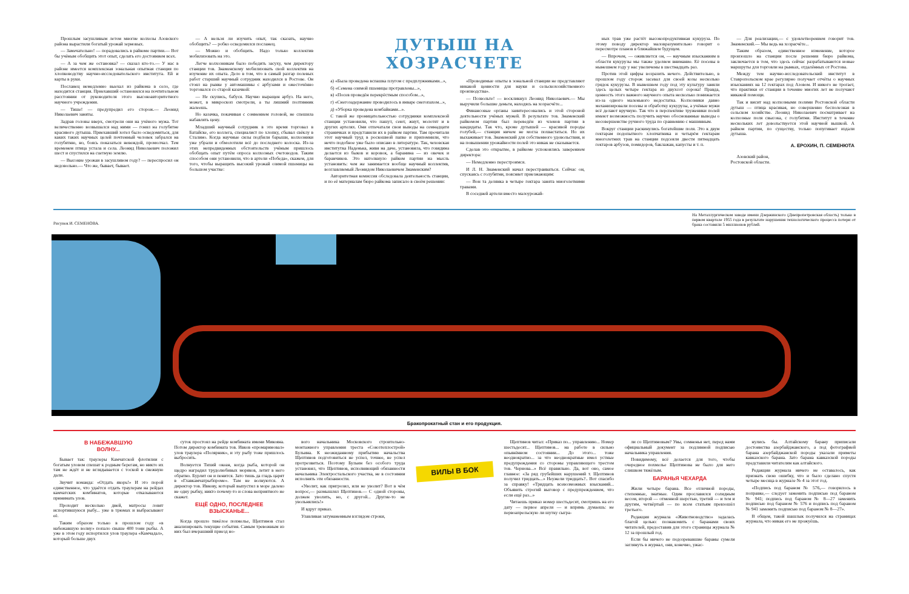Прошлым засушливым летом многие колхозы Азовского района вырастили богатый урожай зерновых.
— Замечательно! — порадовались в райкоме партии.— Вот бы учёным обобщить этот опыт, сделать его достоянием всех.
— А за чем же остановка? — сказал кто-то.— У нас в районе имеется комплексная зональная опытная станция по хлопководству научно-исследовательского института. Ей и карты в руки.
Посланец немедленно выехал из райкома в село, где находится станция. Приехавший остановился на почтительном расстоянии от руководителя этого высокоавторитетного научного учреждения.
— Тише! — предупредил его сторож.— Леонид Николаевич заняты.
Задрав головы вверх, смотрели они на учёного мужа. Тот величественно возвышался над ними — гонял на голубятне красивого дутыша. Приехавший хотел было осведомиться, для каких таких научных целей почтенный человек забрался на голубятню, но, боясь показаться невеждой, промолчал. Тем временем птица устала и села. Леонид Николаевич положил шест и спустился на сuетную землю.
— Высокие урожаи в засушливом году? — переспросил он недовольно.— Что же, бывает, бывает.
— А нельзя ли изучить опыт, так сказать, научно обобщить? — робко осведомился посланец.
— Можно и обобщить. Надо только коллектив мобилизовать на это.
Легче колхозникам было победить засуху, чем директору станции тов. Знаменскому мобилизовать свой коллектив на изучение их опыта. Дело в том, что в самый разгар полевых работ старший научный сотрудник находился в Ростове. Он стоял на рынке у автомашины с арбузами и ожесточённо торговался со старой казачкой:
— Не скупись, бабуся. Научно выращен арбуз. На него, может, в микроскоп смотрели, а ты лишний полтинник жалеешь.
Но казачка, покачивая с сомнением головой, не спешила набавлять цену.
Младший научный сотрудник в это время торговал в Батайске, его коллега, специалист по хлопку, сбывал свёклу в Сталино. Когда научные силы подбили барыши, колхозники уже убрали и обмолотили всё до последнего колоска. Из-за этих непредвиденных обстоятельств учёным пришлось обобщать опыт путём опроса колхозных счетоводов. Таким способом они установили, что в артели «Победа», скажем, для того, чтобы выращить высокий урожай озимой пшеницы на большом участке:
ДУТЫШ НА ХОЗРАСЧЕТЕ
а) «Была проведена вспашка плугом с предплужниками...»,
б) «Семена озимой пшеницы протравлены...»,
в) «Посев проведён перекрёстным способом...»,
г) «Снегозадержание проводилось в январе снегопахом...»,
д) «Уборка проведена комбайнами...».
С такой же проницательностью сотрудники комплексной станции установили, что пашут, сеют, жнут, молотят и в других артелях. Они отпечатали свои выводы на семнадцати страничках и представили их в райком партии. Там прочитали этот научный труд в роскошной папке и припомнили, что нечто подобное уже было описано в литературе. Так, чеховская институтка Наденька, живя на даче, установила, что говядина делается из быков и коровок, а баранина — из овечек и баранчиков. Это натолкнуло райком партии на мысль установить: чем же занимается вообще научный коллектив, возглавляемый Леонидом Николаевичем Знаменским?
Авторитетная комиссия обследовала деятельность станции, и по её материалам бюро райкома записало в своём решении:
«Проводимые опыты в зональной станции не представляют никакой ценности для науки и сельскохозяйственного производства».
— Позвольте! — воскликнул Леонид Николаевич.— Мы выручили большие деньги, находясь на хозрасчёте...
Финансовые органы заинтересовались и этой стороной деятельности учёных мужей. В результате тов. Знаменский райкомом партии был переведён из членов партии в кандидаты. Так что, кроме дутышей — красивой породы голубей,— станция ничем не могла похвастаться. Но их выхаживает тов. Знаменский для собственного удовольствия, и на повышении урожайности полей это никак не сказывается.
Сделав это открытие, в райкоме успокоились заверением директора:
— Немедленно перестроимся.
И Л. Н. Знаменский начал перестраиваться. Сейчас он, спускаясь с голубятни, поясняет приезжающим:
— Вон та делянка в четыре гектара занята многолетними травами.
В соседней артели вместо малоурожай-
ных трав уже растёт высокопродуктивная кукуруза. По этому поводу директор маловразумительно говорит о пересмотре планов в ближайшем будущем.
— Впрочем, — оживляется он, — научным изысканиям в области кукурузы мы также уделяем внимание. Её посевы в нынешнем году у нас увеличены в шестнадцать раз.
Против этой цифры возразить нечего. Действительно, в прошлом году сторож засевал для своей козы несколько грядок кукурузы. В нынешнем году под эту культуру заняли здесь целых четыре гектара из двухсот сорока! Правда, ценность этого важного научного опыта несколько понижается из-за одного маленького недостатка. Колхозники давно механизировали посевы и обработку кукурузы, а учёные мужи всё делают вручную. Так что в перспективе труженики полей имеют возможность получить научно обоснованные выводы о несовершенстве ручного труда по сравнению с машинным.
Вокруг станции раскинулись богатейшие поля. Это к двум гектарам подопытного хлопчатника и четырём гектарам многолетних трав на станции подсеяли двести пятнадцать гектаров арбузов, помидоров, баклажан, капусты и т. п.
— Для реализации,— с удовлетворением говорит тов. Знаменский.— Мы ведь на хозрасчёте...
Таким образом, единственное изменение, которое произошло на станции после решения бюро райкома, заключается в том, что здесь сейчас разрабатываются новые маршруты для торговли на рынках, отдалённых от Ростова.
Между тем научно-исследовательский институт в Ставропольском крае регулярно получает отчёты о научных изысканиях на 12 гектарах под Азовом. И никого не трогает, что практики от станции в течение многих лет не получают никакой помощи.
Так и висит над колхозными полями Ростовской области дутыш — птица красивая, но совершенно бесполезная в сельском хозяйстве. Леонид Николаевич посматривает на колхозные поля свысока, с голубятни. Институт в течение нескольких лет довольствуется этой научной вышкой. А райком партии, по существу, только попугивает издали дутыша.
А. ЕРОХИН, П. СЕМЕНЮТА
Азовский район,
Ростовской области.
Рисунок И. СЕМЕНОВА. На Металлургическом заводе имени Дзержинского (Днепропетровская область) только в первом квартале 1955 года в результате нарушения технологического процесса потери от брака составили 5 миллионов рублей.
Бракопрокатный стан и его продукция.
В НАБЕЖАВШУЮ
ВОЛНУ...
Бывает так: траулеры Камчатской флотилии с богатым уловом спешат к родным берегам, но никто их там не ждёт и не вглядывается с тоской в снежную дали.
Звучит команда: «Отдать якорь!» И это порой единственное, что удаётся отдать траулерам на рейдах камчатских комбинатов, которые отказываются принимать улов.
Проходит несколько дней, матросы ловят испортившуюся рыбу... уже в трюмах и выбрасывают её.
Таким образом только в прошлом году «в набежавшую волну» попало свыше 400 тонн рыбы. А уже в этом году испортился улов траулера «Камчадал», который больше двух
суток простоял на рейде комбината имени Микояна. Потом директор комбината тов. Ивков «промариновал» улов траулера «Полярник», и эту рыбу тоже пришлось выбросить.
Волнуется Тихий океан, когда рыба, которой он щедро наградил трудолюбивых моряков, летит в него обратно. Бурлит он и пенится. Зато тишь да гладь царят в «Главкамчатрыбпроме». Там не волнуются. А директор тов. Ивкову, который выпустил в море далеко не одну рыбку, никто почему-то и слова неприятного не скажет.
ЕЩЁ ОДНО, ПОСЛЕДНЕЕ
ВЗЫСКАНЬЕ...
Когда прошло тяжёлое похмелье, Щептинов стал анализировать текущие события. Самым тревожным из них был вчерашний приезд но-
вого начальника Московского строительно-монтажного управления треста «Союзтеплострой» Бульина. К неожиданному прибытию начальства Щептинов подготовиться не успел, точнее, не успел протрезвиться. Поэтому Бульин без особого труда установил, что Щептинов, исполняющий обязанности начальника Электростальского участка, не в состоянии исполнять эти обязанности.
«Уволит, как пригрозил, или не уволит? Вот в чём вопрос,— размышлял Щептинов.— С одной стороны, должен уволить, но, с другой... Другие-то не увольнялись!»
И вдруг приказ.
Улавливая затуманенным взглядом строки,
ВИЛЫ В БОК
Щептинов читал: «Приказ по... управлению... Номер шестьдесят... Щептинов... на работе в сильно опьянённом состоянии... До этого... тоже неоднократно... за что неоднократные имел устные предупреждения со стороны управляющего трестом тов. Чернова...» Всё правильно. Да, вот оно, самое главное: «За ряд грубейших нарушений т. Щептинов получил тридцать...» Неужели тридцать?.. Вот спасибо за справку! «Тридцать всевозможных взысканий... Объявить строгий выговор с предупреждением, что если ещё раз...»
Читаешь приказ номер шестьдесят, смотришь на его дату — первое апреля — и впрямь думаешь: не первоапрельскую ли шутку сыгра-
ли со Щептиновым? Увы, сомненья нет, перед нами официальный документ за подлинной подписью начальника управления.
Повидимому, всё делается для того, чтобы очередное похмелье Щептинова не было для него слишком тяжёлым.
БАРАНЬЯ ЧЕХАРДА
Жили четыре барана. Все отличной породы, степенные, знатные. Один прославился солидным весом, второй — отменной шерстью, третий — и тем и другим, четвёртый — по всем статьям превзошёл третьего.
Редакция журнала «Животноводство» задалась благой целью: познакомить с баранами своих читателей, предоставив для этого страницы журнала № 12 за прошлый год.
Если бы ничего не подозревавшие бараны сумели заглянуть в журнал, они, конечно, ужас-
нулись бы. Алтайскому барану приписали достоинства азербайджанского, а под фотографией барана азербайджанской породы указали приметы кавказского барана. Зато барана кавказской породы представили читателям как алтайского.
Редакции журнала ничего не оставалось, как признать свою ошибку, что и было сделано спустя четыре месяца в журнале № 4 за этот год.
«Подпись под бараном № 576,— говорилось в поправке,— следует заменить подписью под бараном № 941; подпись под бараном № 8—27 заменить подписью под бараном № 576 и подпись под бараном № 941 заменить подписью под бараном № 8—27».
В общем, такой шашлык получился на страницах журнала, что никак его не прожуёшь.